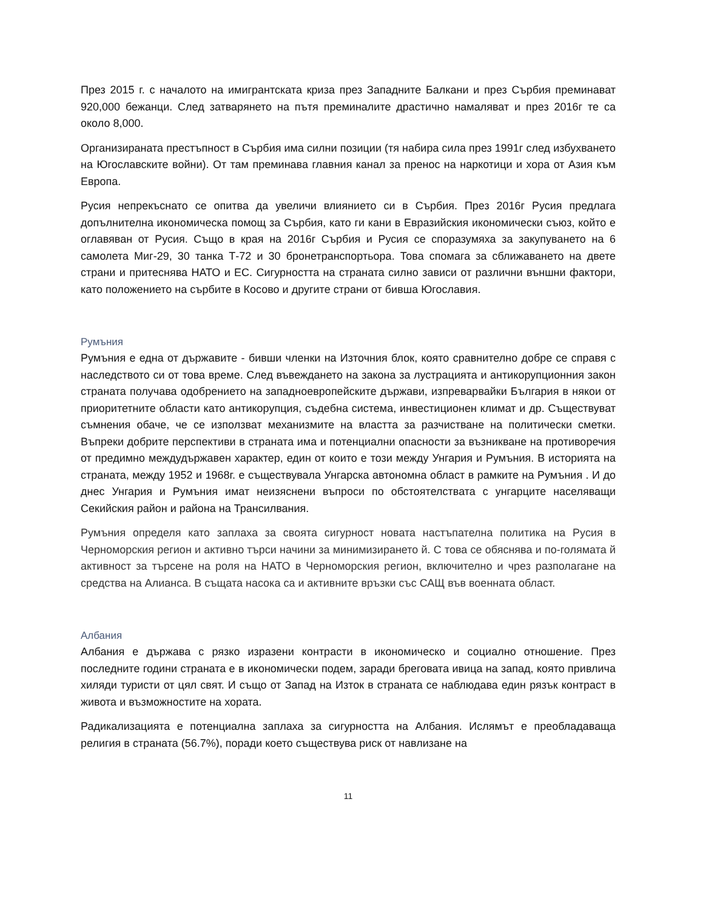През 2015 г. с началото на имигрантската криза през Западните Балкани и през Сърбия преминават 920,000 бежанци. След затварянето на пътя преминалите драстично намаляват и през 2016г те са около 8,000.
Организираната престъпност в Сърбия има силни позиции (тя набира сила през 1991г след избухването на Югославските войни). От там преминава главния канал за пренос на наркотици и хора от Азия към Европа.
Русия непрекъснато се опитва да увеличи влиянието си в Сърбия. През 2016г Русия предлага допълнителна икономическа помощ за Сърбия, като ги кани в Евразийския икономически съюз, който е оглавяван от Русия. Също в края на 2016г Сърбия и Русия се споразумяха за закупуването на 6 самолета Миг-29, 30 танка Т-72 и 30 бронетранспортьора. Това спомага за сближаването на двете страни и притеснява НАТО и ЕС. Сигурността на страната силно зависи от различни външни фактори, като положението на сърбите в Косово и другите страни от бивша Югославия.
Румъния
Румъния е една от държавите - бивши членки на Източния блок, която сравнително добре се справя с наследството си от това време. След въвеждането на закона за лустрацията и антикорупционния закон страната получава одобрението на западноевропейските държави, изпреварвайки България в някои от приоритетните области като антикорупция, съдебна система, инвестиционен климат и др. Съществуват съмнения обаче, че се използват механизмите на властта за разчистване на политически сметки. Въпреки добрите перспективи в страната има и потенциални опасности за възникване на противоречия от предимно междудържавен характер, един от които е този между Унгария и Румъния. В историята на страната, между 1952 и 1968г. е съществувала Унгарска автономна област в рамките на Румъния . И до днес Унгария и Румъния имат неизяснени въпроси по обстоятелствата с унгарците населяващи Секийския район и района на Трансилвания.
Румъния определя като заплаха за своята сигурност новата настъпателна политика на Русия в Черноморския регион и активно търси начини за минимизирането й. С това се обяснява и по-голямата й активност за търсене на роля на НАТО в Черноморския регион, включително и чрез разполагане на средства на Алианса. В същата насока са и активните връзки със САЩ във военната област.
Албания
Албания е държава с рязко изразени контрасти в икономическо и социално отношение. През последните години страната е в икономически подем, заради бреговата ивица на запад, която привлича хиляди туристи от цял свят. И също от Запад на Изток в страната се наблюдава един рязък контраст в живота и възможностите на хората.
Радикализацията е потенциална заплаха за сигурността на Албания. Ислямът е преобладаваща религия в страната (56.7%), поради което съществува риск от навлизане на
11